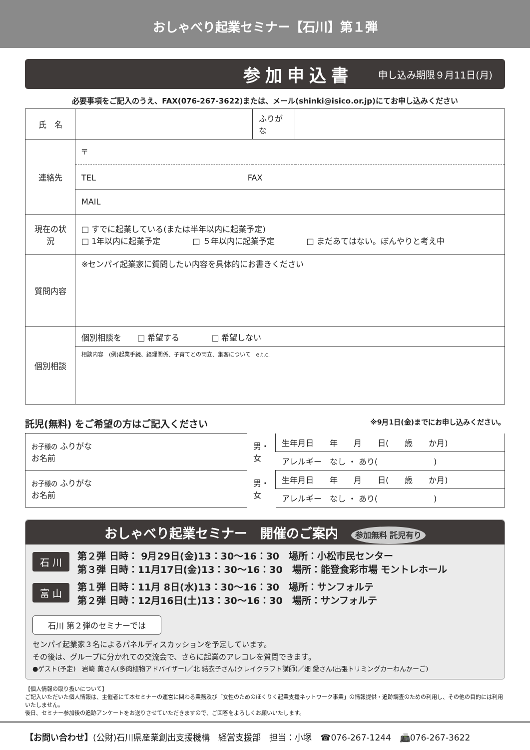おしゃべり起業セミナー【石川】第１弾
参加申込書 申し込み期限９月11日(月)
必要事項をご記入のうえ、FAX(076-267-3622)または、メール(shinki@isico.or.jp)にてお申し込みください
| 氏 名 | | ふりがな | |
| 連絡先 | 〒 | | |
| | TEL FAX | | |
| | MAIL | | |
| 現在の状況 | □ すでに起業している(または半年以内に起業予定) □ 1年以内に起業予定 □ ５年以内に起業予定 □ まだあてはない。ぼんやりと考え中 | | |
| 質問内容 | ※センパイ起業家に質問したい内容を具体的にお書きください | | |
| 個別相談 | 個別相談を □ 希望する □ 希望しない | | |
| | 相談内容 (例)起業手続、経理関係、子育てとの両立、集客について e.t.c. | | |
託児(無料) をご希望の方はご記入ください ※9月1日(金)までにお申し込みください。
| お子様の ふりがな お名前 | 男・女 | 生年月日 年 月 日( 歳 か月) |
| | | アレルギー なし ・ あり( ) |
| お子様の ふりがな お名前 | 男・女 | 生年月日 年 月 日( 歳 か月) |
| | | アレルギー なし ・ あり( ) |
おしゃべり起業セミナー　開催のご案内　参加無料 託児有り
石 川
第２弾 日時： 9月29日(金)13：30～16：30　場所：小松市民センター
第３弾 日時：11月17日(金)13：30～16：30　場所：能登食彩市場 モントレホール
富 山
第１弾 日時：11月 8日(水)13：30～16：30　場所：サンフォルテ
第２弾 日時：12月16日(土)13：30～16：30　場所：サンフォルテ
石川 第２弾のセミナーでは
センパイ起業家３名によるパネルディスカッションを予定しています。
その後は、グループに分かれての交流会で、さらに起業のアレコレを質問できます。
●ゲスト(予定)　岩崎 薫さん(多肉植物アドバイザー)／北 結衣子さん(クレイクラフト講師)／畑 愛さん(出張トリミングカーわんかーご)
【個人情報の取り扱いについて】
ご記入いただいた個人情報は、主催者にて本セミナーの運営に関わる業務及び「女性のためのほくりく起業支援ネットワーク事業」の情報提供・追跡調査のための利用し、その他の目的には利用いたしません。
後日、セミナー参加後の追跡アンケートをお送りさせていただきますので、ご回答をよろしくお願いいたします。
【お問い合わせ】(公財)石川県産業創出支援機構　経営支援部　担当：小塚　☎076-267-1244　📠076-267-3622